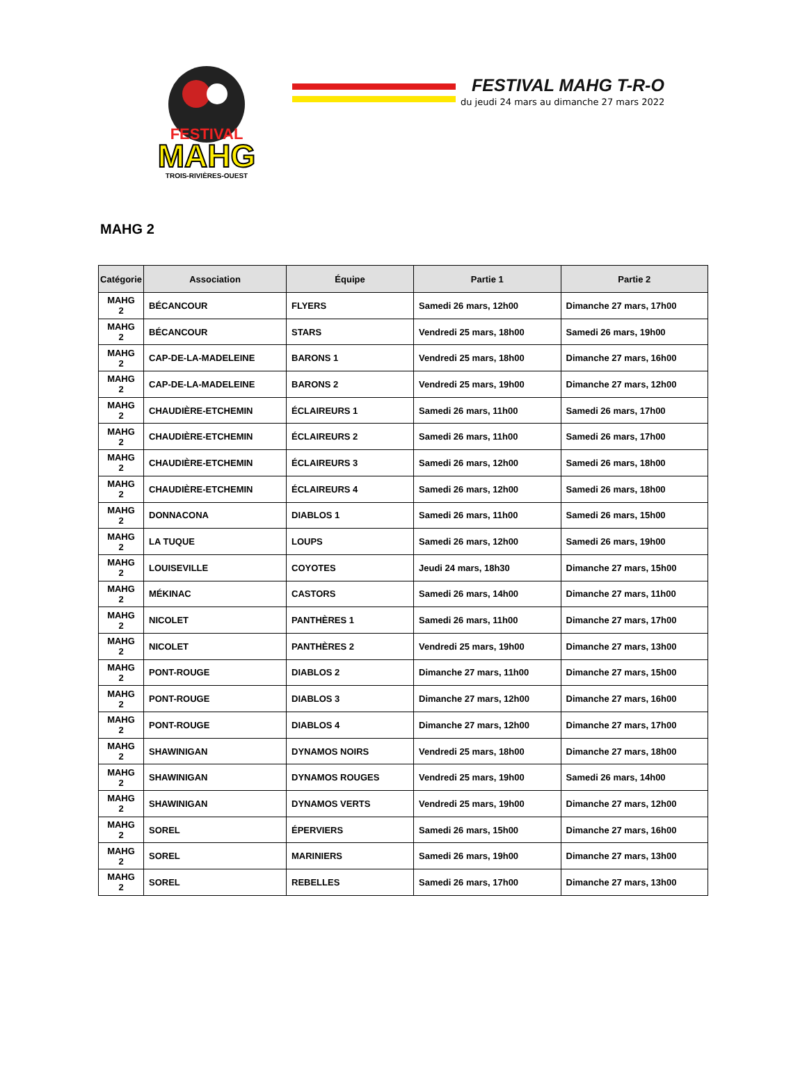FESTIVAL
MAHG
TROIS-RIVIÈRES-OUEST
FESTIVAL MAHG T-R-O
du jeudi 24 mars au dimanche 27 mars 2022
MAHG 2
| Catégorie | Association | Équipe | Partie 1 | Partie 2 |
| --- | --- | --- | --- | --- |
| MAHG 2 | BÉCANCOUR | FLYERS | Samedi 26 mars, 12h00 | Dimanche 27 mars, 17h00 |
| MAHG 2 | BÉCANCOUR | STARS | Vendredi 25 mars, 18h00 | Samedi 26 mars, 19h00 |
| MAHG 2 | CAP-DE-LA-MADELEINE | BARONS 1 | Vendredi 25 mars, 18h00 | Dimanche 27 mars, 16h00 |
| MAHG 2 | CAP-DE-LA-MADELEINE | BARONS 2 | Vendredi 25 mars, 19h00 | Dimanche 27 mars, 12h00 |
| MAHG 2 | CHAUDIÈRE-ETCHEMIN | ÉCLAIREURS 1 | Samedi 26 mars, 11h00 | Samedi 26 mars, 17h00 |
| MAHG 2 | CHAUDIÈRE-ETCHEMIN | ÉCLAIREURS 2 | Samedi 26 mars, 11h00 | Samedi 26 mars, 17h00 |
| MAHG 2 | CHAUDIÈRE-ETCHEMIN | ÉCLAIREURS 3 | Samedi 26 mars, 12h00 | Samedi 26 mars, 18h00 |
| MAHG 2 | CHAUDIÈRE-ETCHEMIN | ÉCLAIREURS 4 | Samedi 26 mars, 12h00 | Samedi 26 mars, 18h00 |
| MAHG 2 | DONNACONA | DIABLOS 1 | Samedi 26 mars, 11h00 | Samedi 26 mars, 15h00 |
| MAHG 2 | LA TUQUE | LOUPS | Samedi 26 mars, 12h00 | Samedi 26 mars, 19h00 |
| MAHG 2 | LOUISEVILLE | COYOTES | Jeudi 24 mars, 18h30 | Dimanche 27 mars, 15h00 |
| MAHG 2 | MÉKINAC | CASTORS | Samedi 26 mars, 14h00 | Dimanche 27 mars, 11h00 |
| MAHG 2 | NICOLET | PANTHÈRES 1 | Samedi 26 mars, 11h00 | Dimanche 27 mars, 17h00 |
| MAHG 2 | NICOLET | PANTHÈRES 2 | Vendredi 25 mars, 19h00 | Dimanche 27 mars, 13h00 |
| MAHG 2 | PONT-ROUGE | DIABLOS 2 | Dimanche 27 mars, 11h00 | Dimanche 27 mars, 15h00 |
| MAHG 2 | PONT-ROUGE | DIABLOS 3 | Dimanche 27 mars, 12h00 | Dimanche 27 mars, 16h00 |
| MAHG 2 | PONT-ROUGE | DIABLOS 4 | Dimanche 27 mars, 12h00 | Dimanche 27 mars, 17h00 |
| MAHG 2 | SHAWINIGAN | DYNAMOS NOIRS | Vendredi 25 mars, 18h00 | Dimanche 27 mars, 18h00 |
| MAHG 2 | SHAWINIGAN | DYNAMOS ROUGES | Vendredi 25 mars, 19h00 | Samedi 26 mars, 14h00 |
| MAHG 2 | SHAWINIGAN | DYNAMOS VERTS | Vendredi 25 mars, 19h00 | Dimanche 27 mars, 12h00 |
| MAHG 2 | SOREL | ÉPERVIERS | Samedi 26 mars, 15h00 | Dimanche 27 mars, 16h00 |
| MAHG 2 | SOREL | MARINIERS | Samedi 26 mars, 19h00 | Dimanche 27 mars, 13h00 |
| MAHG 2 | SOREL | REBELLES | Samedi 26 mars, 17h00 | Dimanche 27 mars, 13h00 |